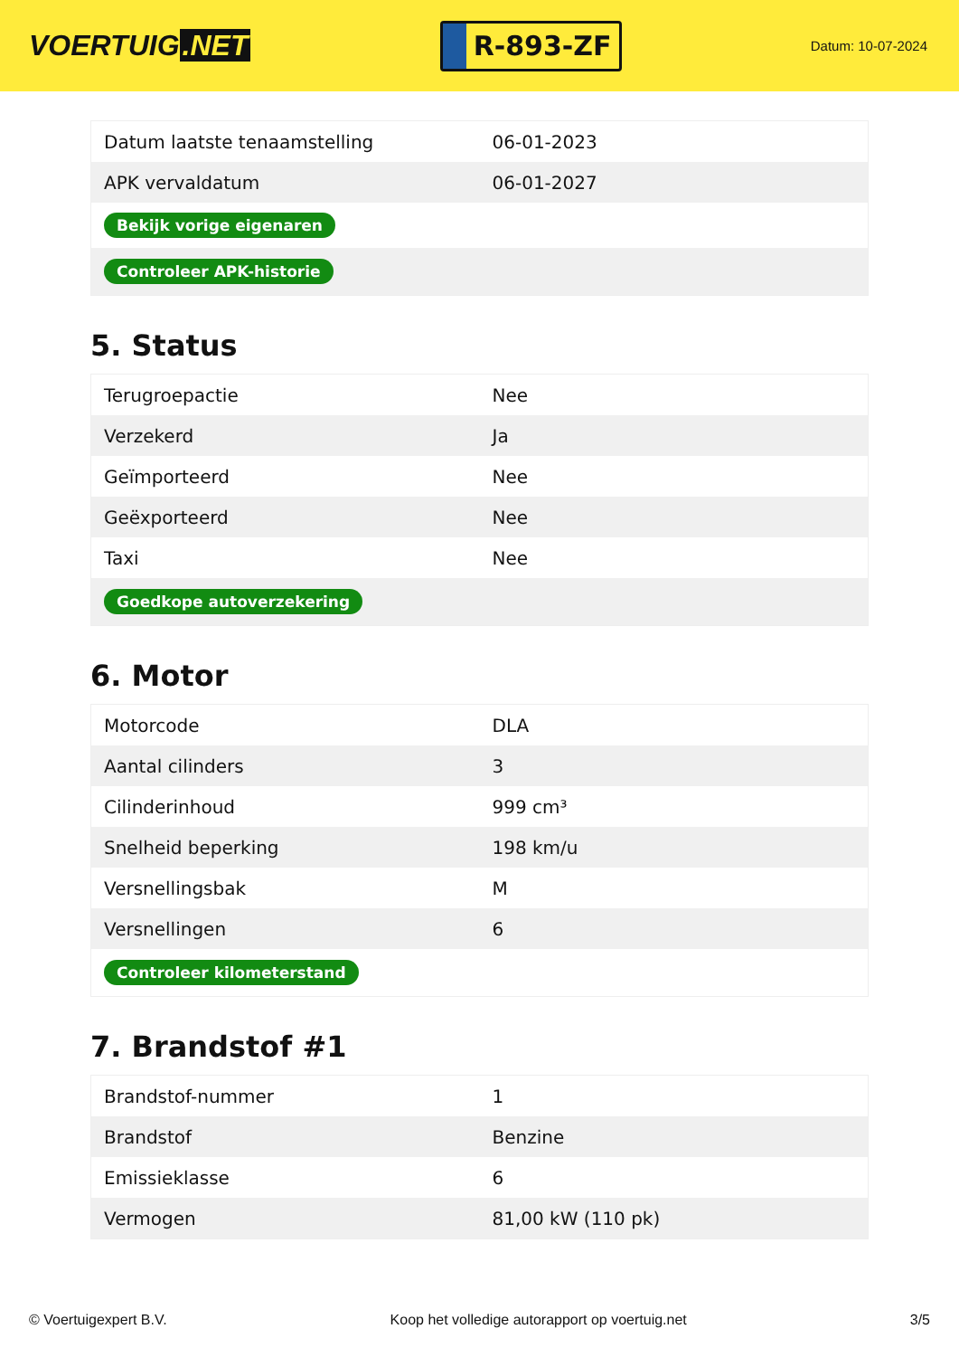VOERTUIG.NET
R-893-ZF
Datum: 10-07-2024
| Datum laatste tenaamstelling | 06-01-2023 |
| APK vervaldatum | 06-01-2027 |
| Bekijk vorige eigenaren | |
| Controleer APK-historie | |
5. Status
| Terugroepactie | Nee |
| Verzekerd | Ja |
| Geïmporteerd | Nee |
| Geëxporteerd | Nee |
| Taxi | Nee |
| Goedkope autoverzekering | |
6. Motor
| Motorcode | DLA |
| Aantal cilinders | 3 |
| Cilinderinhoud | 999 cm³ |
| Snelheid beperking | 198 km/u |
| Versnellingsbak | M |
| Versnellingen | 6 |
| Controleer kilometerstand | |
7. Brandstof #1
| Brandstof-nummer | 1 |
| Brandstof | Benzine |
| Emissieklasse | 6 |
| Vermogen | 81,00 kW (110 pk) |
© Voertuigexpert B.V. Koop het volledige autorapport op voertuig.net 3/5